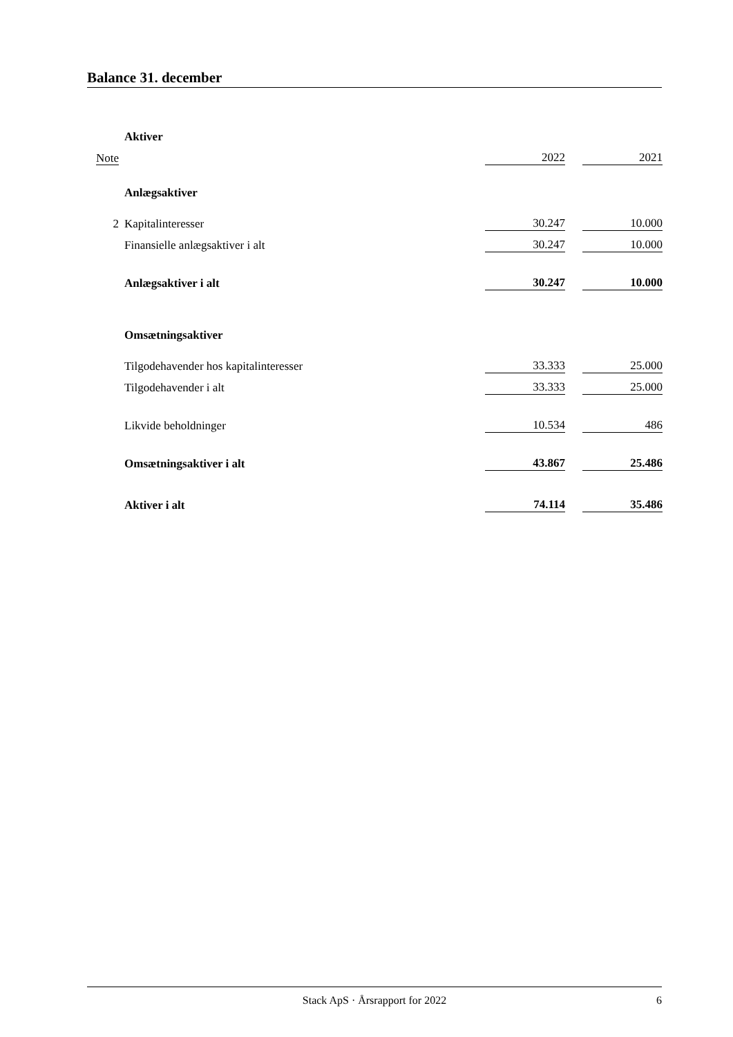Balance 31. december
| | Aktiver | | | |
| Note | | 2022 | | 2021 |
| | Anlægsaktiver | | | |
| 2 | Kapitalinteresser | 30.247 | | 10.000 |
| | Finansielle anlægsaktiver i alt | 30.247 | | 10.000 |
| | Anlægsaktiver i alt | 30.247 | | 10.000 |
| | Omsætningsaktiver | | | |
| | Tilgodehavender hos kapitalinteresser | 33.333 | | 25.000 |
| | Tilgodehavender i alt | 33.333 | | 25.000 |
| | Likvide beholdninger | 10.534 | | 486 |
| | Omsætningsaktiver i alt | 43.867 | | 25.486 |
| | Aktiver i alt | 74.114 | | 35.486 |
Stack ApS · Årsrapport for 2022 6